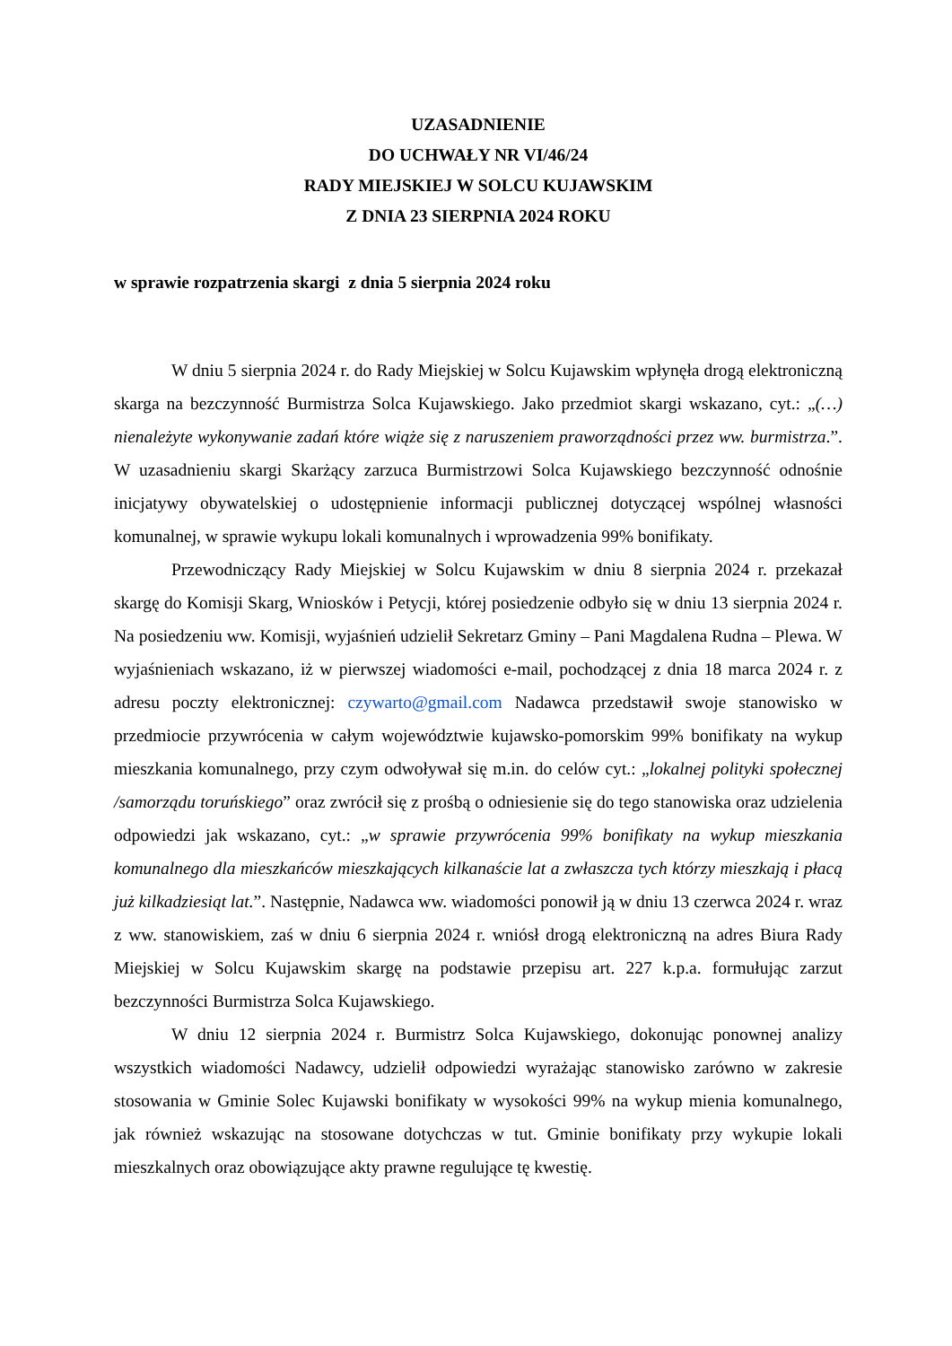UZASADNIENIE
DO UCHWAŁY NR VI/46/24
RADY MIEJSKIEJ W SOLCU KUJAWSKIM
Z DNIA 23 SIERPNIA 2024 ROKU
w sprawie rozpatrzenia skargi z dnia 5 sierpnia 2024 roku
W dniu 5 sierpnia 2024 r. do Rady Miejskiej w Solcu Kujawskim wpłynęła drogą elektroniczną skarga na bezczynność Burmistrza Solca Kujawskiego. Jako przedmiot skargi wskazano, cyt.: „(…) nienależyte wykonywanie zadań które wiąże się z naruszeniem praworządności przez ww. burmistrza.”. W uzasadnieniu skargi Skarżący zarzuca Burmistrzowi Solca Kujawskiego bezczynność odnośnie inicjatywy obywatelskiej o udostępnienie informacji publicznej dotyczącej wspólnej własności komunalnej, w sprawie wykupu lokali komunalnych i wprowadzenia 99% bonifikaty.
Przewodniczący Rady Miejskiej w Solcu Kujawskim w dniu 8 sierpnia 2024 r. przekazał skargę do Komisji Skarg, Wniosków i Petycji, której posiedzenie odbyło się w dniu 13 sierpnia 2024 r. Na posiedzeniu ww. Komisji, wyjaśnień udzielił Sekretarz Gminy – Pani Magdalena Rudna – Plewa. W wyjaśnieniach wskazano, iż w pierwszej wiadomości e-mail, pochodzącej z dnia 18 marca 2024 r. z adresu poczty elektronicznej: czywarto@gmail.com Nadawca przedstawił swoje stanowisko w przedmiocie przywrócenia w całym województwie kujawsko-pomorskim 99% bonifikaty na wykup mieszkania komunalnego, przy czym odwoływał się m.in. do celów cyt.: „lokalnej polityki społecznej /samorządu toruńskiego” oraz zwrócił się z prośbą o odniesienie się do tego stanowiska oraz udzielenia odpowiedzi jak wskazano, cyt.: „w sprawie przywrócenia 99% bonifikaty na wykup mieszkania komunalnego dla mieszkańców mieszkających kilkanaście lat a zwłaszcza tych którzy mieszkają i płacą już kilkadziesiąt lat.”. Następnie, Nadawca ww. wiadomości ponowił ją w dniu 13 czerwca 2024 r. wraz z ww. stanowiskiem, zaś w dniu 6 sierpnia 2024 r. wniósł drogą elektroniczną na adres Biura Rady Miejskiej w Solcu Kujawskim skargę na podstawie przepisu art. 227 k.p.a. formułując zarzut bezczynności Burmistrza Solca Kujawskiego.
W dniu 12 sierpnia 2024 r. Burmistrz Solca Kujawskiego, dokonując ponownej analizy wszystkich wiadomości Nadawcy, udzielił odpowiedzi wyrażając stanowisko zarówno w zakresie stosowania w Gminie Solec Kujawski bonifikaty w wysokości 99% na wykup mienia komunalnego, jak również wskazując na stosowane dotychczas w tut. Gminie bonifikaty przy wykupie lokali mieszkalnych oraz obowiązujące akty prawne regulujące tę kwestię.